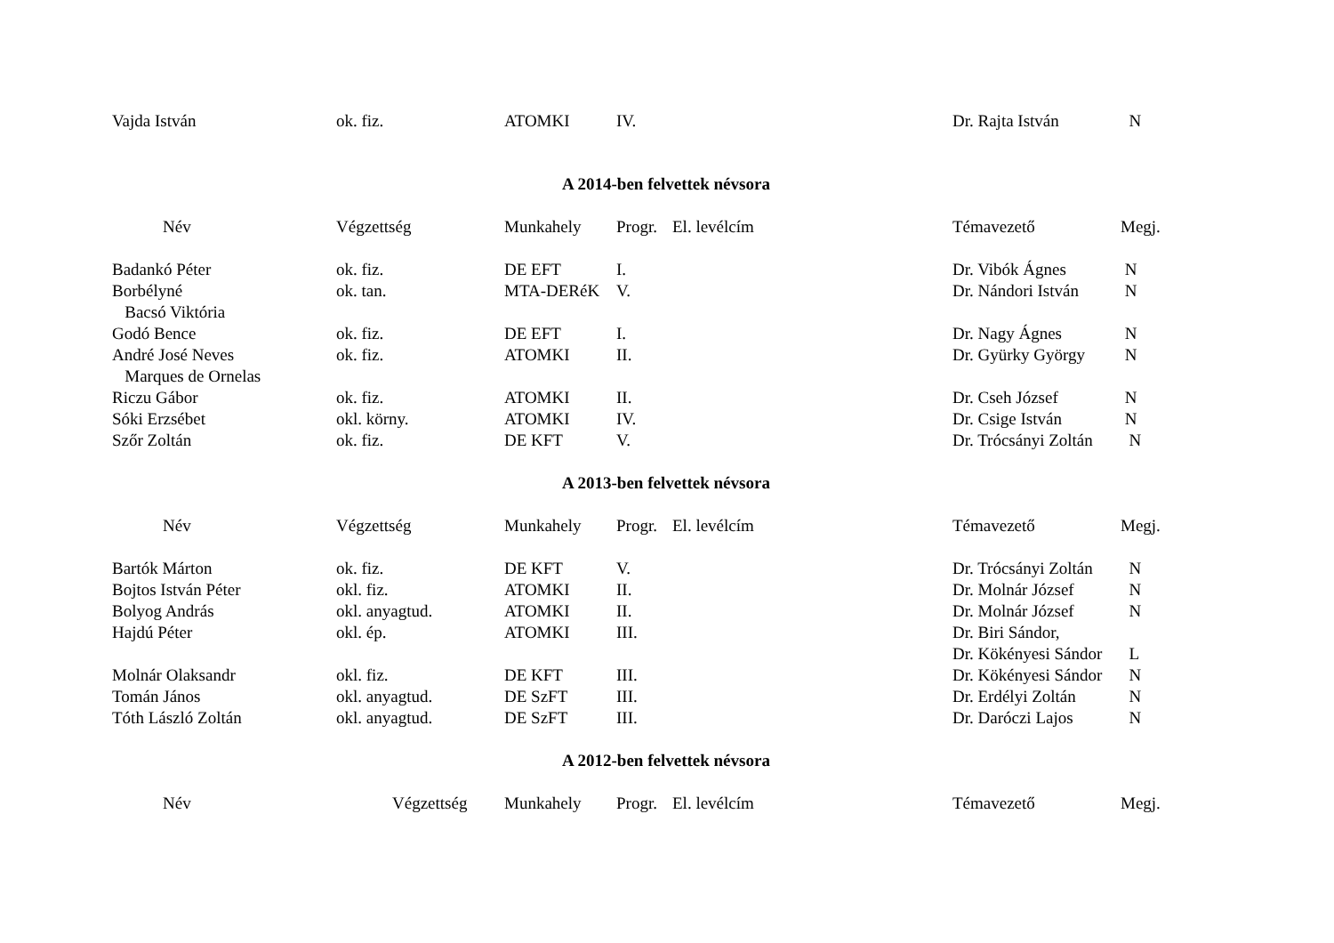| Vajda István | ok. fiz. | ATOMKI | IV. | | Dr. Rajta István | N |
A 2014-ben felvettek névsora
| Név | Végzettség | Munkahely | Progr. | El. levélcím | Témavezető | Megj. |
| --- | --- | --- | --- | --- | --- | --- |
| Badankó Péter | ok. fiz. | DE EFT | I. | | Dr. Vibók Ágnes | N |
| Borbélyné Bacsó Viktória | ok. tan. | MTA-DERéK | V. | | Dr. Nándori István | N |
| Godó Bence | ok. fiz. | DE EFT | I. | | Dr. Nagy Ágnes | N |
| André José Neves Marques de Ornelas | ok. fiz. | ATOMKI | II. | | Dr. Gyürky György | N |
| Riczu Gábor | ok. fiz. | ATOMKI | II. | | Dr. Cseh József | N |
| Sóki Erzsébet | okl. körny. | ATOMKI | IV. | | Dr. Csige István | N |
| Szőr Zoltán | ok. fiz. | DE KFT | V. | | Dr. Trócsányi Zoltán | N |
A 2013-ben felvettek névsora
| Név | Végzettség | Munkahely | Progr. | El. levélcím | Témavezető | Megj. |
| --- | --- | --- | --- | --- | --- | --- |
| Bartók Márton | ok. fiz. | DE KFT | V. | | Dr. Trócsányi Zoltán | N |
| Bojtos István Péter | okl. fiz. | ATOMKI | II. | | Dr. Molnár József | N |
| Bolyog András | okl. anyagtud. | ATOMKI | II. | | Dr. Molnár József | N |
| Hajdú Péter | okl. ép. | ATOMKI | III. | | Dr. Biri Sándor, Dr. Kökényesi Sándor | L |
| Molnár Olaksandr | okl. fiz. | DE KFT | III. | | Dr. Kökényesi Sándor | N |
| Tomán János | okl. anyagtud. | DE SzFT | III. | | Dr. Erdélyi Zoltán | N |
| Tóth László Zoltán | okl. anyagtud. | DE SzFT | III. | | Dr. Daróczi Lajos | N |
A 2012-ben felvettek névsora
| Név | Végzettség | Munkahely | Progr. | El. levélcím | Témavezető | Megj. |
| --- | --- | --- | --- | --- | --- | --- |